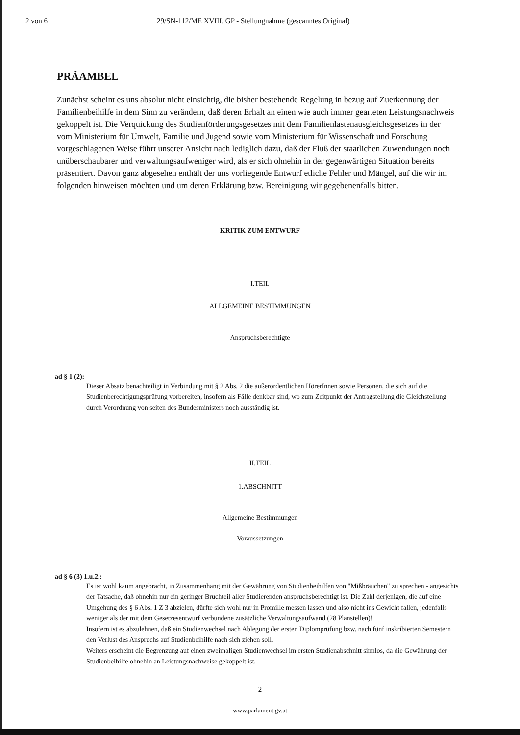2 von 6 29/SN-112/ME XVIII. GP - Stellungnahme (gescanntes Original)
PRÄAMBEL
Zunächst scheint es uns absolut nicht einsichtig, die bisher bestehende Regelung in bezug auf Zuerkennung der Familienbeihilfe in dem Sinn zu verändern, daß deren Erhalt an einen wie auch immer gearteten Leistungsnachweis gekoppelt ist. Die Verquickung des Studienförderungsgesetzes mit dem Familienlastenausgleichsgesetzes in der vom Ministerium für Umwelt, Familie und Jugend sowie vom Ministerium für Wissenschaft und Forschung vorgeschlagenen Weise führt unserer Ansicht nach lediglich dazu, daß der Fluß der staatlichen Zuwendungen noch unüberschaubarer und verwaltungsaufweniger wird, als er sich ohnehin in der gegenwärtigen Situation bereits präsentiert. Davon ganz abgesehen enthält der uns vorliegende Entwurf etliche Fehler und Mängel, auf die wir im folgenden hinweisen möchten und um deren Erklärung bzw. Bereinigung wir gegebenenfalls bitten.
KRITIK ZUM ENTWURF
I.TEIL
ALLGEMEINE BESTIMMUNGEN
Anspruchsberechtigte
ad § 1 (2):
Dieser Absatz benachteiligt in Verbindung mit § 2 Abs. 2 die außerordentlichen HörerInnen sowie Personen, die sich auf die Studienberechtigungsprüfung vorbereiten, insofern als Fälle denkbar sind, wo zum Zeitpunkt der Antragstellung die Gleichstellung durch Verordnung von seiten des Bundesministers noch ausständig ist.
II.TEIL
1.ABSCHNITT
Allgemeine Bestimmungen
Voraussetzungen
ad § 6 (3) 1.u.2.:
Es ist wohl kaum angebracht, in Zusammenhang mit der Gewährung von Studienbeihilfen von "Mißbräuchen" zu sprechen - angesichts der Tatsache, daß ohnehin nur ein geringer Bruchteil aller Studierenden anspruchsberechtigt ist. Die Zahl derjenigen, die auf eine Umgehung des § 6 Abs. 1 Z 3 abzielen, dürfte sich wohl nur in Promille messen lassen und also nicht ins Gewicht fallen, jedenfalls weniger als der mit dem Gesetzesentwurf verbundene zusätzliche Verwaltungsaufwand (28 Planstellen)!
Insofern ist es abzulehnen, daß ein Studienwechsel nach Ablegung der ersten Diplomprüfung bzw. nach fünf inskribierten Semestern den Verlust des Anspruchs auf Studienbeihilfe nach sich ziehen soll.
Weiters erscheint die Begrenzung auf einen zweimaligen Studienwechsel im ersten Studienabschnitt sinnlos, da die Gewährung der Studienbeihilfe ohnehin an Leistungsnachweise gekoppelt ist.
2
www.parlament.gv.at